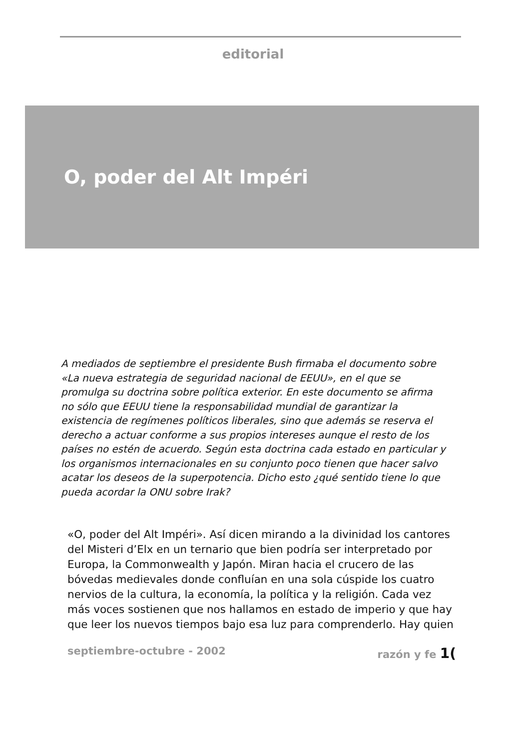editorial
O, poder del Alt Impéri
A mediados de septiembre el presidente Bush firmaba el documento sobre «La nueva estrategia de seguridad nacional de EEUU», en el que se promulga su doctrina sobre política exterior. En este documento se afirma no sólo que EEUU tiene la responsabilidad mundial de garantizar la existencia de regímenes políticos liberales, sino que además se reserva el derecho a actuar conforme a sus propios intereses aunque el resto de los países no estén de acuerdo. Según esta doctrina cada estado en particular y los organismos internacionales en su conjunto poco tienen que hacer salvo acatar los deseos de la superpotencia. Dicho esto ¿qué sentido tiene lo que pueda acordar la ONU sobre Irak?
«O, poder del Alt Impéri». Así dicen mirando a la divinidad los cantores del Misteri d’Elx en un ternario que bien podría ser interpretado por Europa, la Commonwealth y Japón. Miran hacia el crucero de las bóvedas medievales donde confluían en una sola cúspide los cuatro nervios de la cultura, la economía, la política y la religión. Cada vez más voces sostienen que nos hallamos en estado de imperio y que hay que leer los nuevos tiempos bajo esa luz para comprenderlo. Hay quien
septiembre-octubre - 2002 razón y fe 1(